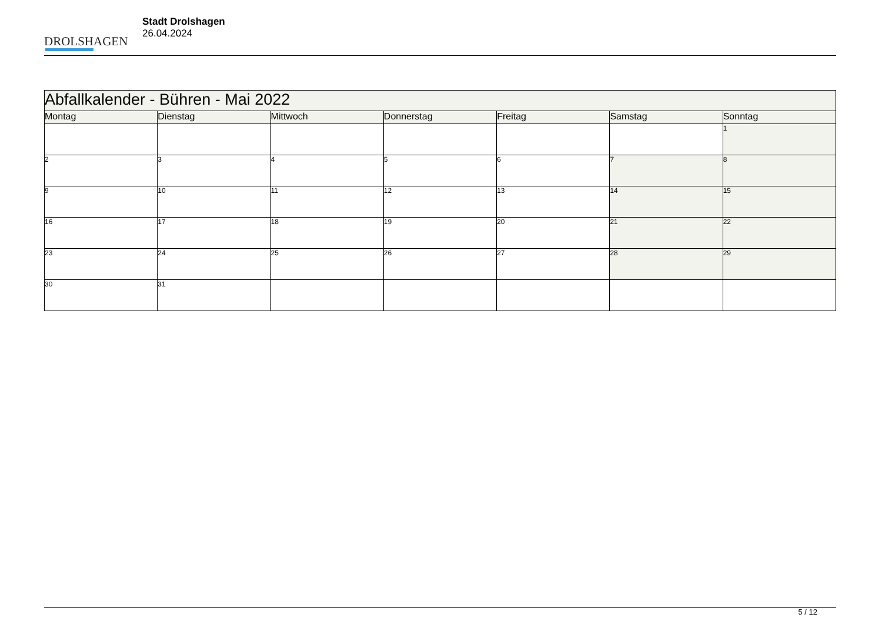DROLSHAGEN
Stadt Drolshagen
26.04.2024
| Abfallkalender - Bühren - Mai 2022 | | | | | | |
| --- | --- | --- | --- | --- | --- | --- |
| Montag | Dienstag | Mittwoch | Donnerstag | Freitag | Samstag | Sonntag |
| | | | | | | 1 |
| 2 | 3 | 4 | 5 | 6 | 7 | 8 |
| 9 | 10 | 11 | 12 | 13 | 14 | 15 |
| 16 | 17 | 18 | 19 | 20 | 21 | 22 |
| 23 | 24 | 25 | 26 | 27 | 28 | 29 |
| 30 | 31 | | | | | |
5 / 12